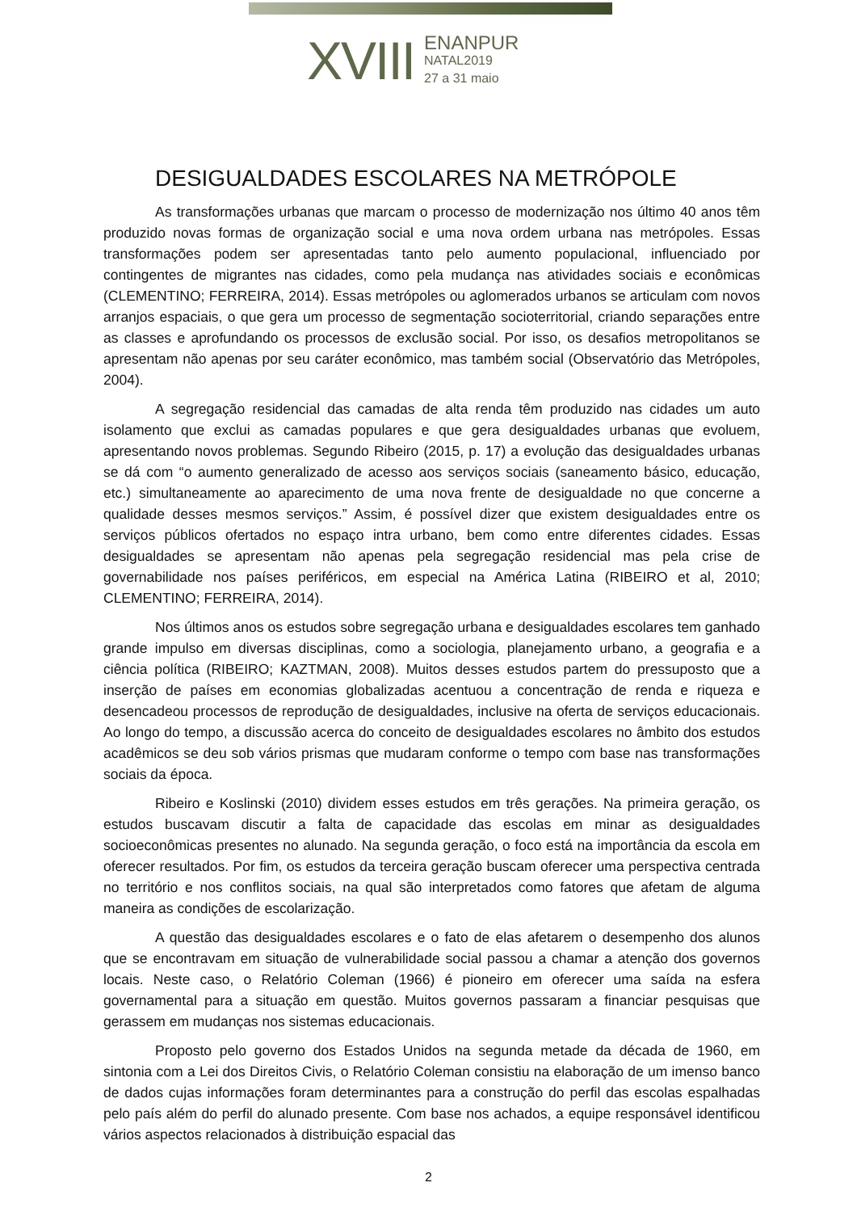XVIII
ENANPUR
NATAL2019
27 a 31 maio
DESIGUALDADES ESCOLARES NA METRÓPOLE
As transformações urbanas que marcam o processo de modernização nos último 40 anos têm produzido novas formas de organização social e uma nova ordem urbana nas metrópoles. Essas transformações podem ser apresentadas tanto pelo aumento populacional, influenciado por contingentes de migrantes nas cidades, como pela mudança nas atividades sociais e econômicas (CLEMENTINO; FERREIRA, 2014). Essas metrópoles ou aglomerados urbanos se articulam com novos arranjos espaciais, o que gera um processo de segmentação socioterritorial, criando separações entre as classes e aprofundando os processos de exclusão social. Por isso, os desafios metropolitanos se apresentam não apenas por seu caráter econômico, mas também social (Observatório das Metrópoles, 2004).
A segregação residencial das camadas de alta renda têm produzido nas cidades um auto isolamento que exclui as camadas populares e que gera desigualdades urbanas que evoluem, apresentando novos problemas. Segundo Ribeiro (2015, p. 17) a evolução das desigualdades urbanas se dá com “o aumento generalizado de acesso aos serviços sociais (saneamento básico, educação, etc.) simultaneamente ao aparecimento de uma nova frente de desigualdade no que concerne a qualidade desses mesmos serviços.” Assim, é possível dizer que existem desigualdades entre os serviços públicos ofertados no espaço intra urbano, bem como entre diferentes cidades. Essas desigualdades se apresentam não apenas pela segregação residencial mas pela crise de governabilidade nos países periféricos, em especial na América Latina (RIBEIRO et al, 2010; CLEMENTINO; FERREIRA, 2014).
Nos últimos anos os estudos sobre segregação urbana e desigualdades escolares tem ganhado grande impulso em diversas disciplinas, como a sociologia, planejamento urbano, a geografia e a ciência política (RIBEIRO; KAZTMAN, 2008). Muitos desses estudos partem do pressuposto que a inserção de países em economias globalizadas acentuou a concentração de renda e riqueza e desencadeou processos de reprodução de desigualdades, inclusive na oferta de serviços educacionais. Ao longo do tempo, a discussão acerca do conceito de desigualdades escolares no âmbito dos estudos acadêmicos se deu sob vários prismas que mudaram conforme o tempo com base nas transformações sociais da época.
Ribeiro e Koslinski (2010) dividem esses estudos em três gerações. Na primeira geração, os estudos buscavam discutir a falta de capacidade das escolas em minar as desigualdades socioeconômicas presentes no alunado. Na segunda geração, o foco está na importância da escola em oferecer resultados. Por fim, os estudos da terceira geração buscam oferecer uma perspectiva centrada no território e nos conflitos sociais, na qual são interpretados como fatores que afetam de alguma maneira as condições de escolarização.
A questão das desigualdades escolares e o fato de elas afetarem o desempenho dos alunos que se encontravam em situação de vulnerabilidade social passou a chamar a atenção dos governos locais. Neste caso, o Relatório Coleman (1966) é pioneiro em oferecer uma saída na esfera governamental para a situação em questão. Muitos governos passaram a financiar pesquisas que gerassem em mudanças nos sistemas educacionais.
Proposto pelo governo dos Estados Unidos na segunda metade da década de 1960, em sintonia com a Lei dos Direitos Civis, o Relatório Coleman consistiu na elaboração de um imenso banco de dados cujas informações foram determinantes para a construção do perfil das escolas espalhadas pelo país além do perfil do alunado presente. Com base nos achados, a equipe responsável identificou vários aspectos relacionados à distribuição espacial das
2